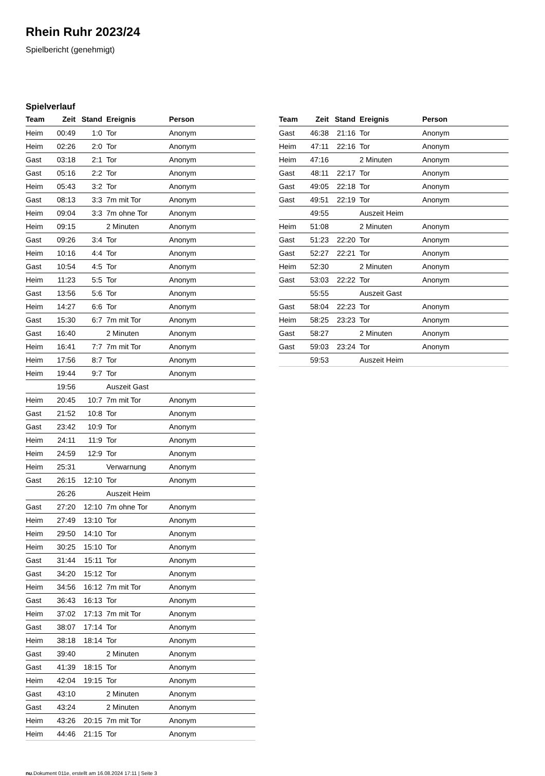Rhein Ruhr 2023/24
Spielbericht (genehmigt)
Spielverlauf
| Team | Zeit | Stand | Ereignis | Person |
| --- | --- | --- | --- | --- |
| Heim | 00:49 | 1:0 | Tor | Anonym |
| Heim | 02:26 | 2:0 | Tor | Anonym |
| Gast | 03:18 | 2:1 | Tor | Anonym |
| Gast | 05:16 | 2:2 | Tor | Anonym |
| Heim | 05:43 | 3:2 | Tor | Anonym |
| Gast | 08:13 | 3:3 | 7m mit Tor | Anonym |
| Heim | 09:04 | 3:3 | 7m ohne Tor | Anonym |
| Heim | 09:15 | | 2 Minuten | Anonym |
| Gast | 09:26 | 3:4 | Tor | Anonym |
| Heim | 10:16 | 4:4 | Tor | Anonym |
| Gast | 10:54 | 4:5 | Tor | Anonym |
| Heim | 11:23 | 5:5 | Tor | Anonym |
| Gast | 13:56 | 5:6 | Tor | Anonym |
| Heim | 14:27 | 6:6 | Tor | Anonym |
| Gast | 15:30 | 6:7 | 7m mit Tor | Anonym |
| Gast | 16:40 | | 2 Minuten | Anonym |
| Heim | 16:41 | 7:7 | 7m mit Tor | Anonym |
| Heim | 17:56 | 8:7 | Tor | Anonym |
| Heim | 19:44 | 9:7 | Tor | Anonym |
| | 19:56 | | Auszeit Gast | |
| Heim | 20:45 | 10:7 | 7m mit Tor | Anonym |
| Gast | 21:52 | 10:8 | Tor | Anonym |
| Gast | 23:42 | 10:9 | Tor | Anonym |
| Heim | 24:11 | 11:9 | Tor | Anonym |
| Heim | 24:59 | 12:9 | Tor | Anonym |
| Heim | 25:31 | | Verwarnung | Anonym |
| Gast | 26:15 | 12:10 | Tor | Anonym |
| | 26:26 | | Auszeit Heim | |
| Gast | 27:20 | 12:10 | 7m ohne Tor | Anonym |
| Heim | 27:49 | 13:10 | Tor | Anonym |
| Heim | 29:50 | 14:10 | Tor | Anonym |
| Heim | 30:25 | 15:10 | Tor | Anonym |
| Gast | 31:44 | 15:11 | Tor | Anonym |
| Gast | 34:20 | 15:12 | Tor | Anonym |
| Heim | 34:56 | 16:12 | 7m mit Tor | Anonym |
| Gast | 36:43 | 16:13 | Tor | Anonym |
| Heim | 37:02 | 17:13 | 7m mit Tor | Anonym |
| Gast | 38:07 | 17:14 | Tor | Anonym |
| Heim | 38:18 | 18:14 | Tor | Anonym |
| Gast | 39:40 | | 2 Minuten | Anonym |
| Gast | 41:39 | 18:15 | Tor | Anonym |
| Heim | 42:04 | 19:15 | Tor | Anonym |
| Gast | 43:10 | | 2 Minuten | Anonym |
| Gast | 43:24 | | 2 Minuten | Anonym |
| Heim | 43:26 | 20:15 | 7m mit Tor | Anonym |
| Heim | 44:46 | 21:15 | Tor | Anonym |
| Team | Zeit | Stand | Ereignis | Person |
| --- | --- | --- | --- | --- |
| Gast | 46:38 | 21:16 | Tor | Anonym |
| Heim | 47:11 | 22:16 | Tor | Anonym |
| Heim | 47:16 | | 2 Minuten | Anonym |
| Gast | 48:11 | 22:17 | Tor | Anonym |
| Gast | 49:05 | 22:18 | Tor | Anonym |
| Gast | 49:51 | 22:19 | Tor | Anonym |
| | 49:55 | | Auszeit Heim | |
| Heim | 51:08 | | 2 Minuten | Anonym |
| Gast | 51:23 | 22:20 | Tor | Anonym |
| Gast | 52:27 | 22:21 | Tor | Anonym |
| Heim | 52:30 | | 2 Minuten | Anonym |
| Gast | 53:03 | 22:22 | Tor | Anonym |
| | 55:55 | | Auszeit Gast | |
| Gast | 58:04 | 22:23 | Tor | Anonym |
| Heim | 58:25 | 23:23 | Tor | Anonym |
| Gast | 58:27 | | 2 Minuten | Anonym |
| Gast | 59:03 | 23:24 | Tor | Anonym |
| | 59:53 | | Auszeit Heim | |
nu.Dokument 011e, erstellt am 16.08.2024 17:11 | Seite 3